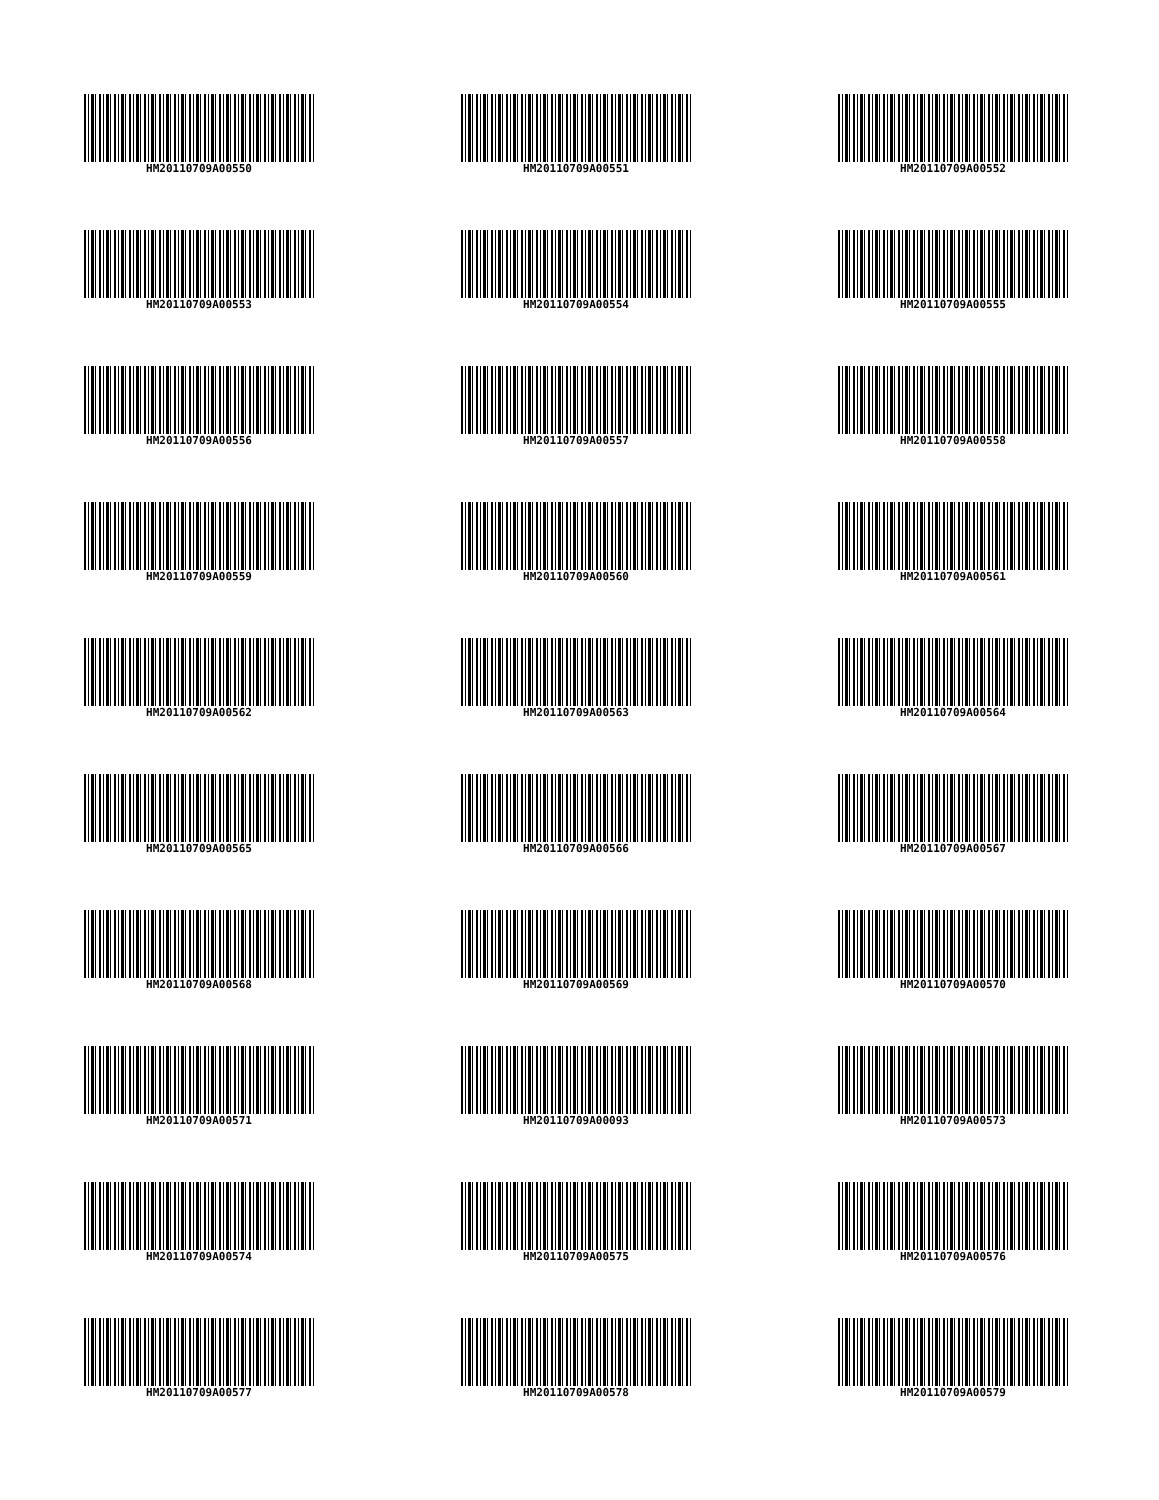HM20110709A00550
HM20110709A00551
HM20110709A00552
HM20110709A00553
HM20110709A00554
HM20110709A00555
HM20110709A00556
HM20110709A00557
HM20110709A00558
HM20110709A00559
HM20110709A00560
HM20110709A00561
HM20110709A00562
HM20110709A00563
HM20110709A00564
HM20110709A00565
HM20110709A00566
HM20110709A00567
HM20110709A00568
HM20110709A00569
HM20110709A00570
HM20110709A00571
HM20110709A00093
HM20110709A00573
HM20110709A00574
HM20110709A00575
HM20110709A00576
HM20110709A00577
HM20110709A00578
HM20110709A00579